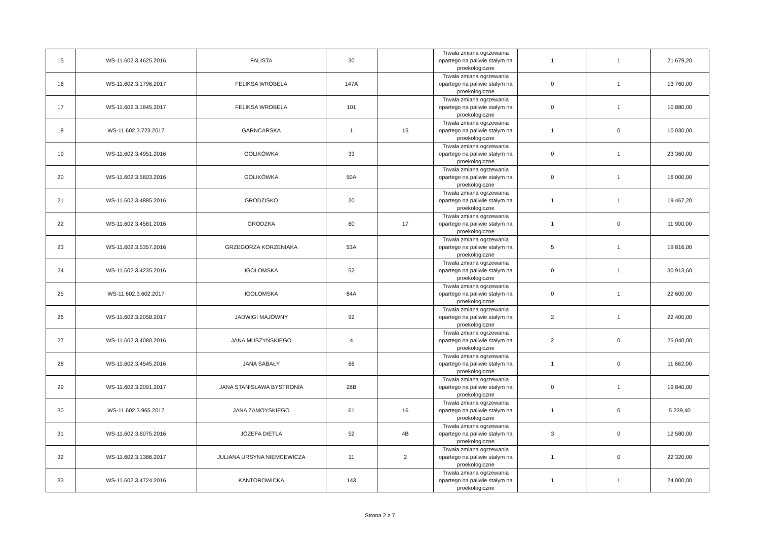| 15 | WS-11.602.3.4625.2016 | FALISTA | 30 | | Trwała zmiana ogrzewania opartego na paliwie stałym na proekologiczne | 1 | 1 | 21 679,20 |
| 16 | WS-11.602.3.1796.2017 | FELIKSA WROBELA | 147A | | Trwała zmiana ogrzewania opartego na paliwie stałym na proekologiczne | 0 | 1 | 13 760,00 |
| 17 | WS-11.602.3.1845.2017 | FELIKSA WROBELA | 101 | | Trwała zmiana ogrzewania opartego na paliwie stałym na proekologiczne | 0 | 1 | 10 880,00 |
| 18 | WS-11.602.3.723.2017 | GARNCARSKA | 1 | 15 | Trwała zmiana ogrzewania opartego na paliwie stałym na proekologiczne | 1 | 0 | 10 030,00 |
| 19 | WS-11.602.3.4951.2016 | GOLIKÓWKA | 33 | | Trwała zmiana ogrzewania opartego na paliwie stałym na proekologiczne | 0 | 1 | 23 360,00 |
| 20 | WS-11.602.3.5603.2016 | GOLIKÓWKA | 50A | | Trwała zmiana ogrzewania opartego na paliwie stałym na proekologiczne | 0 | 1 | 16 000,00 |
| 21 | WS-11.602.3.4885.2016 | GRODZISKO | 20 | | Trwała zmiana ogrzewania opartego na paliwie stałym na proekologiczne | 1 | 1 | 19 467,20 |
| 22 | WS-11.602.3.4581.2016 | GRODZKA | 60 | 17 | Trwała zmiana ogrzewania opartego na paliwie stałym na proekologiczne | 1 | 0 | 11 900,00 |
| 23 | WS-11.602.3.5357.2016 | GRZEGORZA KORZENIAKA | 53A | | Trwała zmiana ogrzewania opartego na paliwie stałym na proekologiczne | 5 | 1 | 19 816,00 |
| 24 | WS-11.602.3.4235.2016 | IGOŁOMSKA | 52 | | Trwała zmiana ogrzewania opartego na paliwie stałym na proekologiczne | 0 | 1 | 30 913,60 |
| 25 | WS-11.602.3.602.2017 | IGOŁOMSKA | 84A | | Trwała zmiana ogrzewania opartego na paliwie stałym na proekologiczne | 0 | 1 | 22 600,00 |
| 26 | WS-11.602.3.2058.2017 | JADWIGI MAJÓWNY | 92 | | Trwała zmiana ogrzewania opartego na paliwie stałym na proekologiczne | 2 | 1 | 22 400,00 |
| 27 | WS-11.602.3.4080.2016 | JANA MUSZYŃSKIEGO | 4 | | Trwała zmiana ogrzewania opartego na paliwie stałym na proekologiczne | 2 | 0 | 25 040,00 |
| 28 | WS-11.602.3.4545.2016 | JANA SABAŁY | 66 | | Trwała zmiana ogrzewania opartego na paliwie stałym na proekologiczne | 1 | 0 | 11 662,00 |
| 29 | WS-11.602.3.2091.2017 | JANA STANISŁAWA BYSTRONIA | 28B | | Trwała zmiana ogrzewania opartego na paliwie stałym na proekologiczne | 0 | 1 | 19 840,00 |
| 30 | WS-11.602.3.965.2017 | JANA ZAMOYSKIEGO | 61 | 16 | Trwała zmiana ogrzewania opartego na paliwie stałym na proekologiczne | 1 | 0 | 5 239,40 |
| 31 | WS-11.602.3.6075.2016 | JÓZEFA DIETLA | 52 | 4B | Trwała zmiana ogrzewania opartego na paliwie stałym na proekologiczne | 3 | 0 | 12 580,00 |
| 32 | WS-11.602.3.1386.2017 | JULIANA URSYNA NIEMCEWICZA | 11 | 2 | Trwała zmiana ogrzewania opartego na paliwie stałym na proekologiczne | 1 | 0 | 22 320,00 |
| 33 | WS-11.602.3.4724.2016 | KANTOROWICKA | 143 | | Trwała zmiana ogrzewania opartego na paliwie stałym na proekologiczne | 1 | 1 | 24 000,00 |
Strona 2 z 7